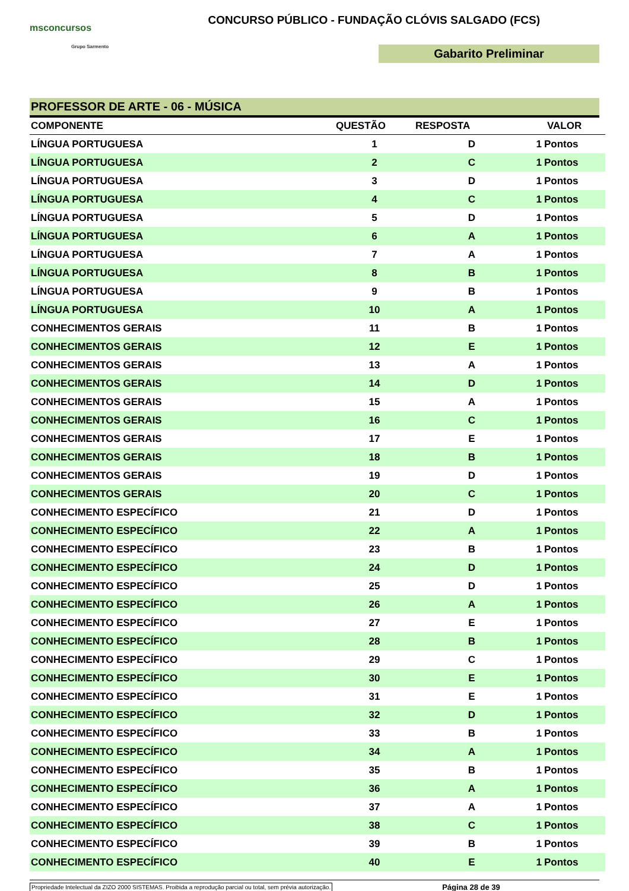msconcursos
Grupo Sarmento
CONCURSO PÚBLICO - FUNDAÇÃO CLÓVIS SALGADO (FCS)
Gabarito Preliminar
PROFESSOR DE ARTE - 06 - MÚSICA
| COMPONENTE | QUESTÃO | RESPOSTA | VALOR | |
| --- | --- | --- | --- | --- |
| LÍNGUA PORTUGUESA | 1 | D | 1 | Pontos |
| LÍNGUA PORTUGUESA | 2 | C | 1 | Pontos |
| LÍNGUA PORTUGUESA | 3 | D | 1 | Pontos |
| LÍNGUA PORTUGUESA | 4 | C | 1 | Pontos |
| LÍNGUA PORTUGUESA | 5 | D | 1 | Pontos |
| LÍNGUA PORTUGUESA | 6 | A | 1 | Pontos |
| LÍNGUA PORTUGUESA | 7 | A | 1 | Pontos |
| LÍNGUA PORTUGUESA | 8 | B | 1 | Pontos |
| LÍNGUA PORTUGUESA | 9 | B | 1 | Pontos |
| LÍNGUA PORTUGUESA | 10 | A | 1 | Pontos |
| CONHECIMENTOS GERAIS | 11 | B | 1 | Pontos |
| CONHECIMENTOS GERAIS | 12 | E | 1 | Pontos |
| CONHECIMENTOS GERAIS | 13 | A | 1 | Pontos |
| CONHECIMENTOS GERAIS | 14 | D | 1 | Pontos |
| CONHECIMENTOS GERAIS | 15 | A | 1 | Pontos |
| CONHECIMENTOS GERAIS | 16 | C | 1 | Pontos |
| CONHECIMENTOS GERAIS | 17 | E | 1 | Pontos |
| CONHECIMENTOS GERAIS | 18 | B | 1 | Pontos |
| CONHECIMENTOS GERAIS | 19 | D | 1 | Pontos |
| CONHECIMENTOS GERAIS | 20 | C | 1 | Pontos |
| CONHECIMENTO ESPECÍFICO | 21 | D | 1 | Pontos |
| CONHECIMENTO ESPECÍFICO | 22 | A | 1 | Pontos |
| CONHECIMENTO ESPECÍFICO | 23 | B | 1 | Pontos |
| CONHECIMENTO ESPECÍFICO | 24 | D | 1 | Pontos |
| CONHECIMENTO ESPECÍFICO | 25 | D | 1 | Pontos |
| CONHECIMENTO ESPECÍFICO | 26 | A | 1 | Pontos |
| CONHECIMENTO ESPECÍFICO | 27 | E | 1 | Pontos |
| CONHECIMENTO ESPECÍFICO | 28 | B | 1 | Pontos |
| CONHECIMENTO ESPECÍFICO | 29 | C | 1 | Pontos |
| CONHECIMENTO ESPECÍFICO | 30 | E | 1 | Pontos |
| CONHECIMENTO ESPECÍFICO | 31 | E | 1 | Pontos |
| CONHECIMENTO ESPECÍFICO | 32 | D | 1 | Pontos |
| CONHECIMENTO ESPECÍFICO | 33 | B | 1 | Pontos |
| CONHECIMENTO ESPECÍFICO | 34 | A | 1 | Pontos |
| CONHECIMENTO ESPECÍFICO | 35 | B | 1 | Pontos |
| CONHECIMENTO ESPECÍFICO | 36 | A | 1 | Pontos |
| CONHECIMENTO ESPECÍFICO | 37 | A | 1 | Pontos |
| CONHECIMENTO ESPECÍFICO | 38 | C | 1 | Pontos |
| CONHECIMENTO ESPECÍFICO | 39 | B | 1 | Pontos |
| CONHECIMENTO ESPECÍFICO | 40 | E | 1 | Pontos |
Propriedade Intelectual da ZIZO 2000 SISTEMAS. Proibida a reprodução parcial ou total, sem prévia autorização. Página 28 de 39